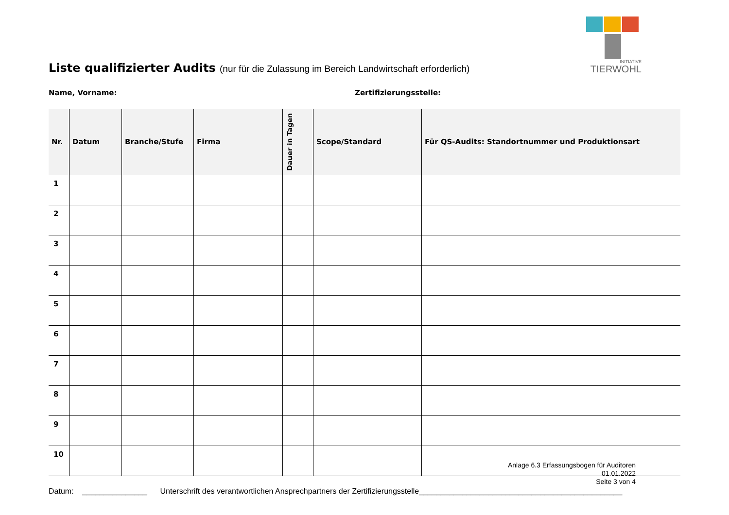INITIATIVE
TIERWOHL
Liste qualifizierter Audits (nur für die Zulassung im Bereich Landwirtschaft erforderlich)
Name, Vorname: Zertifizierungsstelle:
| Nr. | Datum | Branche/Stufe | Firma | Dauer in Tagen | Scope/Standard | Für QS-Audits: Standortnummer und Produktionsart |
| --- | --- | --- | --- | --- | --- | --- |
| 1 | | | | | | |
| 2 | | | | | | |
| 3 | | | | | | |
| 4 | | | | | | |
| 5 | | | | | | |
| 6 | | | | | | |
| 7 | | | | | | |
| 8 | | | | | | |
| 9 | | | | | | |
| 10 | | | | | | |
Datum: _______________ Unterschrift des verantwortlichen Ansprechpartners der Zertifizierungsstelle_______________________________________________
Anlage 6.3 Erfassungsbogen für Auditoren
01.01.2022
Seite 3 von 4